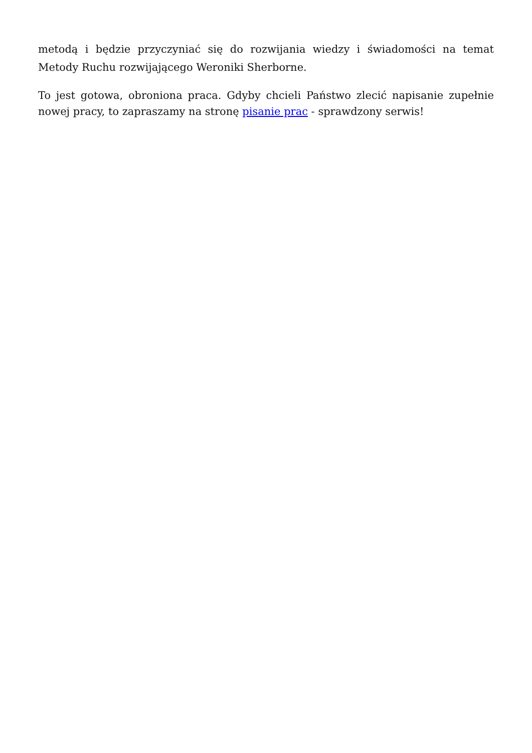metodą i będzie przyczyniać się do rozwijania wiedzy i świadomości na temat Metody Ruchu rozwijającego Weroniki Sherborne.
To jest gotowa, obroniona praca. Gdyby chcieli Państwo zlecić napisanie zupełnie nowej pracy, to zapraszamy na stronę pisanie prac - sprawdzony serwis!